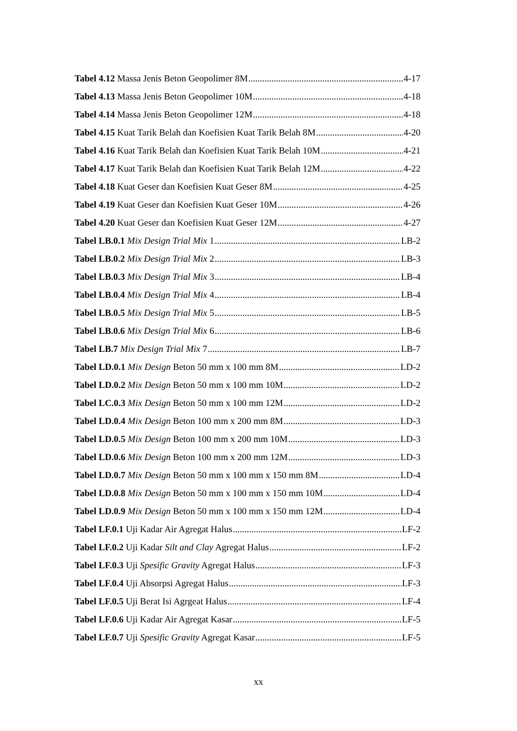Tabel 4.12 Massa Jenis Beton Geopolimer 8M 4-17
Tabel 4.13 Massa Jenis Beton Geopolimer 10M 4-18
Tabel 4.14 Massa Jenis Beton Geopolimer 12M 4-18
Tabel 4.15 Kuat Tarik Belah dan Koefisien Kuat Tarik Belah 8M 4-20
Tabel 4.16 Kuat Tarik Belah dan Koefisien Kuat Tarik Belah 10M 4-21
Tabel 4.17 Kuat Tarik Belah dan Koefisien Kuat Tarik Belah 12M 4-22
Tabel 4.18 Kuat Geser dan Koefisien Kuat Geser 8M 4-25
Tabel 4.19 Kuat Geser dan Koefisien Kuat Geser 10M 4-26
Tabel 4.20 Kuat Geser dan Koefisien Kuat Geser 12M 4-27
Tabel LB.0.1 Mix Design Trial Mix 1 LB-2
Tabel LB.0.2 Mix Design Trial Mix 2 LB-3
Tabel LB.0.3 Mix Design Trial Mix 3 LB-4
Tabel LB.0.4 Mix Design Trial Mix 4 LB-4
Tabel LB.0.5 Mix Design Trial Mix 5 LB-5
Tabel LB.0.6 Mix Design Trial Mix 6 LB-6
Tabel LB.7 Mix Design Trial Mix 7 LB-7
Tabel LD.0.1 Mix Design Beton 50 mm x 100 mm 8M LD-2
Tabel LD.0.2 Mix Design Beton 50 mm x 100 mm 10M LD-2
Tabel LC.0.3 Mix Design Beton 50 mm x 100 mm 12M LD-2
Tabel LD.0.4 Mix Design Beton 100 mm x 200 mm 8M LD-3
Tabel LD.0.5 Mix Design Beton 100 mm x 200 mm 10M LD-3
Tabel LD.0.6 Mix Design Beton 100 mm x 200 mm 12M LD-3
Tabel LD.0.7 Mix Design Beton 50 mm x 100 mm x 150 mm 8M LD-4
Tabel LD.0.8 Mix Design Beton 50 mm x 100 mm x 150 mm 10M LD-4
Tabel LD.0.9 Mix Design Beton 50 mm x 100 mm x 150 mm 12M LD-4
Tabel LF.0.1 Uji Kadar Air Agregat Halus LF-2
Tabel LF.0.2 Uji Kadar Silt and Clay Agregat Halus LF-2
Tabel LF.0.3 Uji Spesific Gravity Agregat Halus LF-3
Tabel LF.0.4 Uji Absorpsi Agregat Halus LF-3
Tabel LF.0.5 Uji Berat Isi Agrgeat Halus LF-4
Tabel LF.0.6 Uji Kadar Air Agregat Kasar LF-5
Tabel LF.0.7 Uji Spesific Gravity Agregat Kasar LF-5
xx